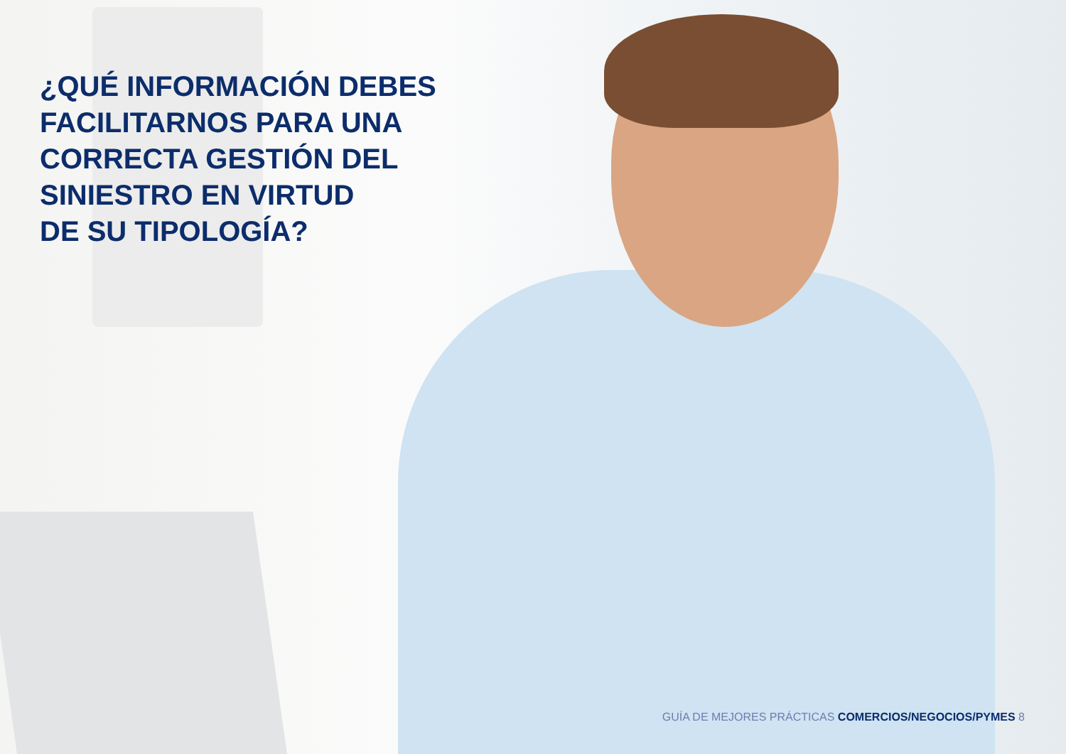¿QUÉ INFORMACIÓN DEBES
FACILITARNOS PARA UNA
CORRECTA GESTIÓN DEL
SINIESTRO EN VIRTUD
DE SU TIPOLOGÍA?
GUÍA DE MEJORES PRÁCTICAS COMERCIOS/NEGOCIOS/PYMES 8